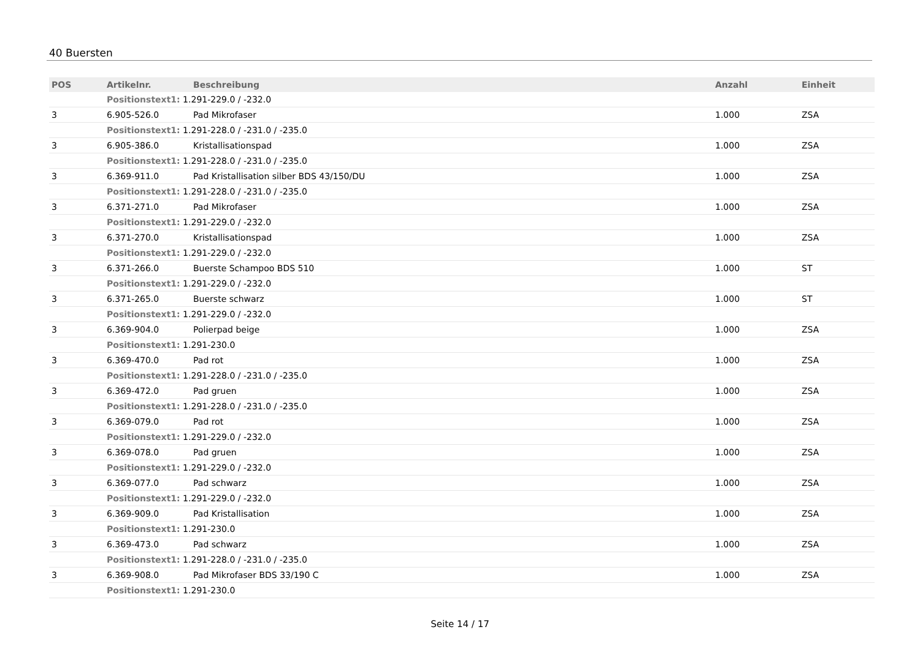40 Buersten
| POS | Artikelnr. | Beschreibung | Anzahl | Einheit |
| --- | --- | --- | --- | --- |
| | Positionstext1: 1.291-229.0 / -232.0 | | | |
| 3 | 6.905-526.0 | Pad Mikrofaser | 1.000 | ZSA |
| | Positionstext1: 1.291-228.0 / -231.0 / -235.0 | | | |
| 3 | 6.905-386.0 | Kristallisationspad | 1.000 | ZSA |
| | Positionstext1: 1.291-228.0 / -231.0 / -235.0 | | | |
| 3 | 6.369-911.0 | Pad Kristallisation silber BDS 43/150/DU | 1.000 | ZSA |
| | Positionstext1: 1.291-228.0 / -231.0 / -235.0 | | | |
| 3 | 6.371-271.0 | Pad Mikrofaser | 1.000 | ZSA |
| | Positionstext1: 1.291-229.0 / -232.0 | | | |
| 3 | 6.371-270.0 | Kristallisationspad | 1.000 | ZSA |
| | Positionstext1: 1.291-229.0 / -232.0 | | | |
| 3 | 6.371-266.0 | Buerste Schampoo BDS 510 | 1.000 | ST |
| | Positionstext1: 1.291-229.0 / -232.0 | | | |
| 3 | 6.371-265.0 | Buerste schwarz | 1.000 | ST |
| | Positionstext1: 1.291-229.0 / -232.0 | | | |
| 3 | 6.369-904.0 | Polierpad beige | 1.000 | ZSA |
| | Positionstext1: 1.291-230.0 | | | |
| 3 | 6.369-470.0 | Pad rot | 1.000 | ZSA |
| | Positionstext1: 1.291-228.0 / -231.0 / -235.0 | | | |
| 3 | 6.369-472.0 | Pad gruen | 1.000 | ZSA |
| | Positionstext1: 1.291-228.0 / -231.0 / -235.0 | | | |
| 3 | 6.369-079.0 | Pad rot | 1.000 | ZSA |
| | Positionstext1: 1.291-229.0 / -232.0 | | | |
| 3 | 6.369-078.0 | Pad gruen | 1.000 | ZSA |
| | Positionstext1: 1.291-229.0 / -232.0 | | | |
| 3 | 6.369-077.0 | Pad schwarz | 1.000 | ZSA |
| | Positionstext1: 1.291-229.0 / -232.0 | | | |
| 3 | 6.369-909.0 | Pad Kristallisation | 1.000 | ZSA |
| | Positionstext1: 1.291-230.0 | | | |
| 3 | 6.369-473.0 | Pad schwarz | 1.000 | ZSA |
| | Positionstext1: 1.291-228.0 / -231.0 / -235.0 | | | |
| 3 | 6.369-908.0 | Pad Mikrofaser BDS 33/190 C | 1.000 | ZSA |
| | Positionstext1: 1.291-230.0 | | | |
Seite 14 / 17